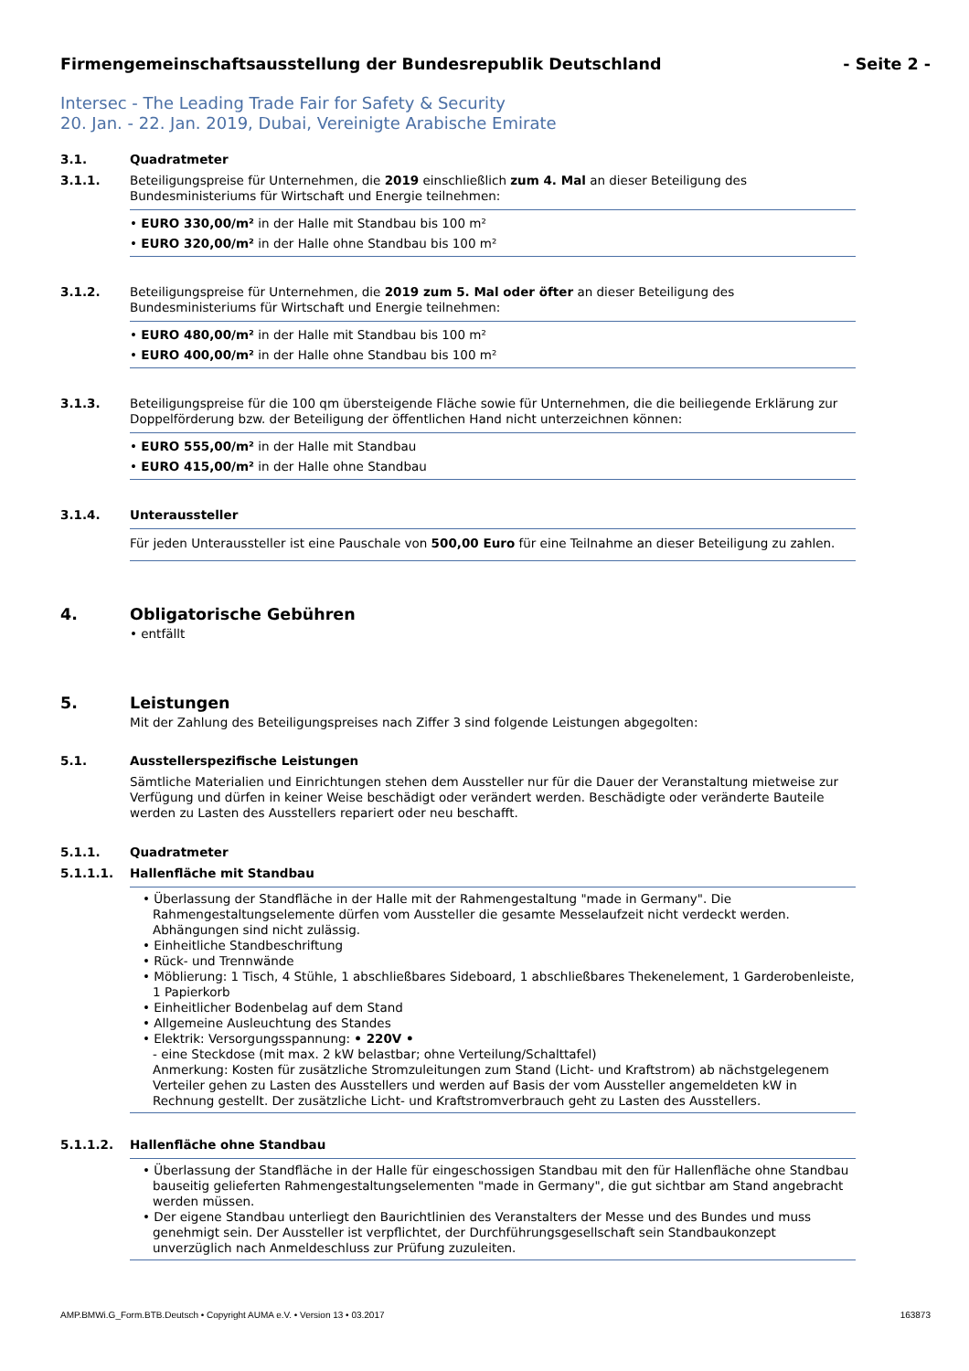Firmengemeinschaftsausstellung der Bundesrepublik Deutschland - Seite 2 -
Intersec - The Leading Trade Fair for Safety & Security
20. Jan. - 22. Jan. 2019, Dubai, Vereinigte Arabische Emirate
3.1. Quadratmeter
3.1.1. Beteiligungspreise für Unternehmen, die 2019 einschließlich zum 4. Mal an dieser Beteiligung des Bundesministeriums für Wirtschaft und Energie teilnehmen:
• EURO 330,00/m² in der Halle mit Standbau bis 100 m²
• EURO 320,00/m² in der Halle ohne Standbau bis 100 m²
3.1.2. Beteiligungspreise für Unternehmen, die 2019 zum 5. Mal oder öfter an dieser Beteiligung des Bundesministeriums für Wirtschaft und Energie teilnehmen:
• EURO 480,00/m² in der Halle mit Standbau bis 100 m²
• EURO 400,00/m² in der Halle ohne Standbau bis 100 m²
3.1.3. Beteiligungspreise für die 100 qm übersteigende Fläche sowie für Unternehmen, die die beiliegende Erklärung zur Doppelförderung bzw. der Beteiligung der öffentlichen Hand nicht unterzeichnen können:
• EURO 555,00/m² in der Halle mit Standbau
• EURO 415,00/m² in der Halle ohne Standbau
3.1.4. Unteraussteller
Für jeden Unteraussteller ist eine Pauschale von 500,00 Euro für eine Teilnahme an dieser Beteiligung zu zahlen.
4. Obligatorische Gebühren
• entfällt
5. Leistungen
Mit der Zahlung des Beteiligungspreises nach Ziffer 3 sind folgende Leistungen abgegolten:
5.1. Ausstellerspezifische Leistungen
Sämtliche Materialien und Einrichtungen stehen dem Aussteller nur für die Dauer der Veranstaltung mietweise zur Verfügung und dürfen in keiner Weise beschädigt oder verändert werden. Beschädigte oder veränderte Bauteile werden zu Lasten des Ausstellers repariert oder neu beschafft.
5.1.1. Quadratmeter
5.1.1.1. Hallenfläche mit Standbau
• Überlassung der Standfläche in der Halle mit der Rahmengestaltung "made in Germany". Die Rahmengestaltungselemente dürfen vom Aussteller die gesamte Messelaufzeit nicht verdeckt werden. Abhängungen sind nicht zulässig.
• Einheitliche Standbeschriftung
• Rück- und Trennwände
• Möblierung: 1 Tisch, 4 Stühle, 1 abschließbares Sideboard, 1 abschließbares Thekenelement, 1 Garderobenleiste, 1 Papierkorb
• Einheitlicher Bodenbelag auf dem Stand
• Allgemeine Ausleuchtung des Standes
• Elektrik: Versorgungsspannung: • 220V •
- eine Steckdose (mit max. 2 kW belastbar; ohne Verteilung/Schalttafel)
Anmerkung: Kosten für zusätzliche Stromzuleitungen zum Stand (Licht- und Kraftstrom) ab nächstgelegenem Verteiler gehen zu Lasten des Ausstellers und werden auf Basis der vom Aussteller angemeldeten kW in Rechnung gestellt. Der zusätzliche Licht- und Kraftstromverbrauch geht zu Lasten des Ausstellers.
5.1.1.2. Hallenfläche ohne Standbau
• Überlassung der Standfläche in der Halle für eingeschossigen Standbau mit den für Hallenfläche ohne Standbau bauseitig gelieferten Rahmengestaltungselementen "made in Germany", die gut sichtbar am Stand angebracht werden müssen.
• Der eigene Standbau unterliegt den Baurichtlinien des Veranstalters der Messe und des Bundes und muss genehmigt sein. Der Aussteller ist verpflichtet, der Durchführungsgesellschaft sein Standbaukonzept unverzüglich nach Anmeldeschluss zur Prüfung zuzuleiten.
AMP.BMWi.G_Form.BTB.Deutsch • Copyright AUMA e.V. • Version 13 • 03.2017 163873